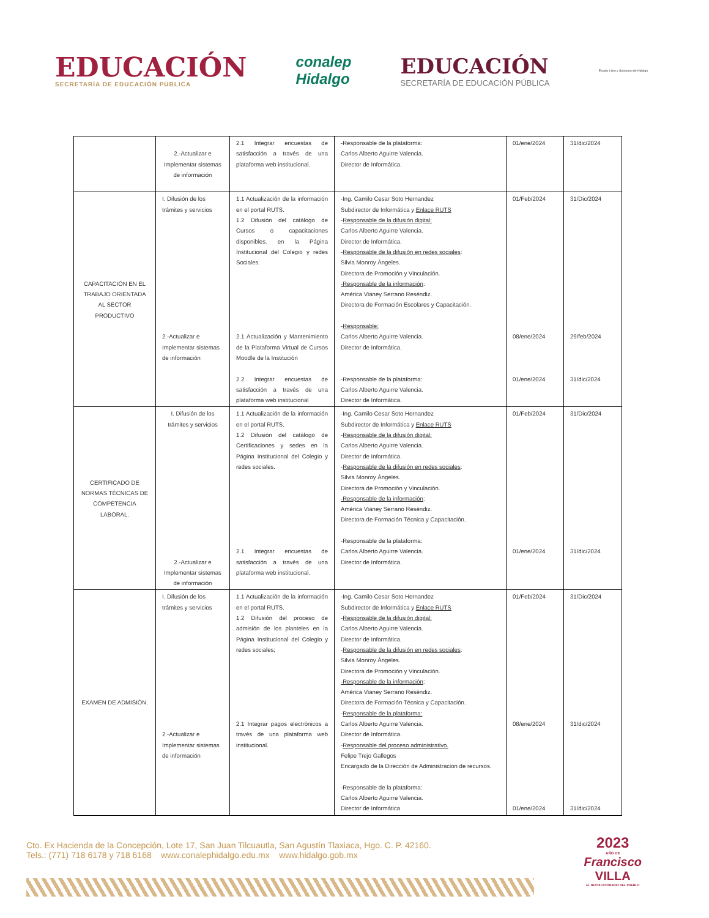EDUCACIÓN
SECRETARÍA DE EDUCACIÓN PÚBLICA
conalep
Hidalgo
EDUCACIÓN
SECRETARÍA DE EDUCACIÓN PÚBLICA
Estado Libre y Soberano de Hidalgo
| | 2.-Actualizar e Implementar sistemas de información | 2.1 Integrar encuestas de satisfacción a través de una plataforma web institucional. | -Responsable de la plataforma: Carlos Alberto Aguirre Valencia. Director de Informática. | 01/ene/2024 | 31/dic/2024 |
| CAPACITACIÓN EN EL TRABAJO ORIENTADA AL SECTOR PRODUCTIVO | I. Difusión de los trámites y servicios 2.-Actualizar e Implementar sistemas de información | 1.1 Actualización de la información en el portal RUTS. 1.2 Difusión del catálogo de Cursos o capacitaciones disponibles. en la Página Institucional del Colegio y redes Sociales. 2.1 Actualización y Mantenimiento de la Plataforma Virtual de Cursos Moodle de la Institución 2.2 Integrar encuestas de satisfacción a través de una plataforma web institucional | -Ing. Camilo Cesar Soto Hernandez Subdirector de Informática y Enlace RUTS - Responsable de la difusión digital: Carlos Alberto Aguirre Valencia. Director de Informática. - Responsable de la difusión en redes sociales : Silvia Monroy Ángeles. Directora de Promoción y Vinculación. -Responsable de la información : América Vianey Serrano Reséndiz. Directora de Formación Escolares y Capacitación. - Responsable: Carlos Alberto Aguirre Valencia. Director de Informática. -Responsable de la plataforma: Carlos Alberto Aguirre Valencia. Director de Informática. | 01/Feb/2024 08/ene/2024 01/ene/2024 | 31/Dic/2024 29/feb/2024 31/dic/2024 |
| CERTIFICADO DE NORMAS TÉCNICAS DE COMPETENCIA LABORAL. | I. Difusión de los trámites y servicios 2.-Actualizar e Implementar sistemas de información | 1.1 Actualización de la información en el portal RUTS. 1.2 Difusión del catálogo de Certificaciones y sedes en la Página Institucional del Colegio y redes sociales. 2.1 Integrar encuestas de satisfacción a través de una plataforma web institucional. | -Ing. Camilo Cesar Soto Hernandez Subdirector de Informática y Enlace RUTS - Responsable de la difusión digital: Carlos Alberto Aguirre Valencia. Director de Informática. - Responsable de la difusión en redes sociales : Silvia Monroy Ángeles. Directora de Promoción y Vinculación. -Responsable de la información : América Vianey Serrano Reséndiz. Directora de Formación Técnica y Capacitación. -Responsable de la plataforma: Carlos Alberto Aguirre Valencia. Director de Informática. | 01/Feb/2024 01/ene/2024 | 31/Dic/2024 31/dic/2024 |
| EXAMEN DE ADMISIÓN. | I. Difusión de los trámites y servicios 2.-Actualizar e Implementar sistemas de información | 1.1 Actualización de la información en el portal RUTS. 1.2 Difusión del proceso de admisión de los planteles en la Página Institucional del Colegio y redes sociales; 2.1 Integrar pagos electrónicos a través de una plataforma web institucional. | -Ing. Camilo Cesar Soto Hernandez Subdirector de Informática y Enlace RUTS - Responsable de la difusión digital: Carlos Alberto Aguirre Valencia. Director de Informática. - Responsable de la difusión en redes sociales : Silvia Monroy Ángeles. Directora de Promoción y Vinculación. -Responsable de la información : América Vianey Serrano Reséndiz. Directora de Formación Técnica y Capacitación. - Responsable de la plataforma: Carlos Alberto Aguirre Valencia. Director de Informática. - Responsable del proceso administrativo. Felipe Trejo Gallegos Encargado de la Dirección de Administracion de recursos. -Responsable de la plataforma: Carlos Alberto Aguirre Valencia. Director de Informática | 01/Feb/2024 08/ene/2024 01/ene/2024 | 31/Dic/2024 31/dic/2024 31/dic/2024 |
Cto. Ex Hacienda de la Concepción, Lote 17, San Juan Tilcuautla, San Agustín Tlaxiaca, Hgo. C. P. 42160.
Tels.: (771) 718 6178 y 718 6168 www.conalephidalgo.edu.mx www.hidalgo.gob.mx
2023
AÑO DE
Francisco
VILLA
EL REVOLUCIONARIO DEL PUEBLO